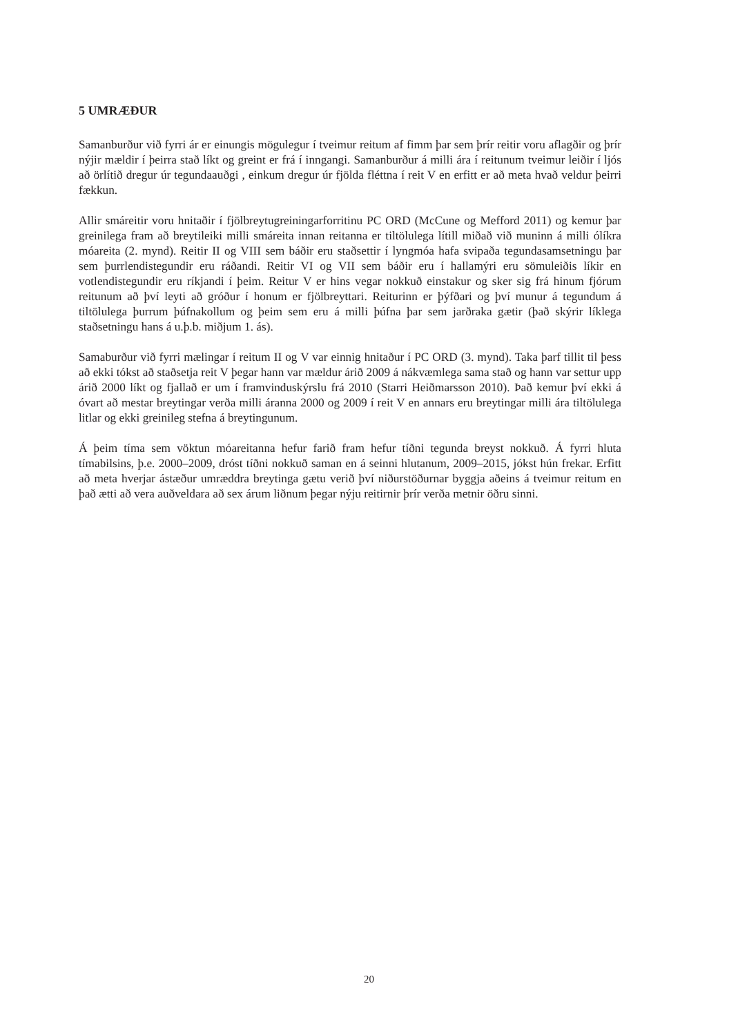5 UMRÆÐUR
Samanburður við fyrri ár er einungis mögulegur í tveimur reitum af fimm þar sem þrír reitir voru aflagðir og þrír nýjir mældir í þeirra stað líkt og greint er frá í inngangi. Samanburður á milli ára í reitunum tveimur leiðir í ljós að örlítið dregur úr tegundaauðgi , einkum dregur úr fjölda fléttna í reit V en erfitt er að meta hvað veldur þeirri fækkun.
Allir smáreitir voru hnitaðir í fjölbreytugreiningarforritinu PC ORD (McCune og Mefford 2011) og kemur þar greinilega fram að breytileiki milli smáreita innan reitanna er tiltölulega lítill miðað við muninn á milli ólíkra móareita (2. mynd). Reitir II og VIII sem báðir eru staðsettir í lyngmóa hafa svipaða tegundasamsetningu þar sem þurrlendistegundir eru ráðandi. Reitir VI og VII sem báðir eru í hallamýri eru sömuleiðis líkir en votlendistegundir eru ríkjandi í þeim. Reitur V er hins vegar nokkuð einstakur og sker sig frá hinum fjórum reitunum að því leyti að gróður í honum er fjölbreyttari. Reiturinn er þýfðari og því munur á tegundum á tiltölulega þurrum þúfnakollum og þeim sem eru á milli þúfna þar sem jarðraka gætir (það skýrir líklega staðsetningu hans á u.þ.b. miðjum 1. ás).
Samaburður við fyrri mælingar í reitum II og V var einnig hnitaður í PC ORD (3. mynd). Taka þarf tillit til þess að ekki tókst að staðsetja reit V þegar hann var mældur árið 2009 á nákvæmlega sama stað og hann var settur upp árið 2000 líkt og fjallað er um í framvinduskýrslu frá 2010 (Starri Heiðmarsson 2010). Það kemur því ekki á óvart að mestar breytingar verða milli áranna 2000 og 2009 í reit V en annars eru breytingar milli ára tiltölulega litlar og ekki greinileg stefna á breytingunum.
Á þeim tíma sem vöktun móareitanna hefur farið fram hefur tíðni tegunda breyst nokkuð. Á fyrri hluta tímabilsins, þ.e. 2000–2009, dróst tíðni nokkuð saman en á seinni hlutanum, 2009–2015, jókst hún frekar. Erfitt að meta hverjar ástæður umræddra breytinga gætu verið því niðurstöðurnar byggja aðeins á tveimur reitum en það ætti að vera auðveldara að sex árum liðnum þegar nýju reitirnir þrír verða metnir öðru sinni.
20